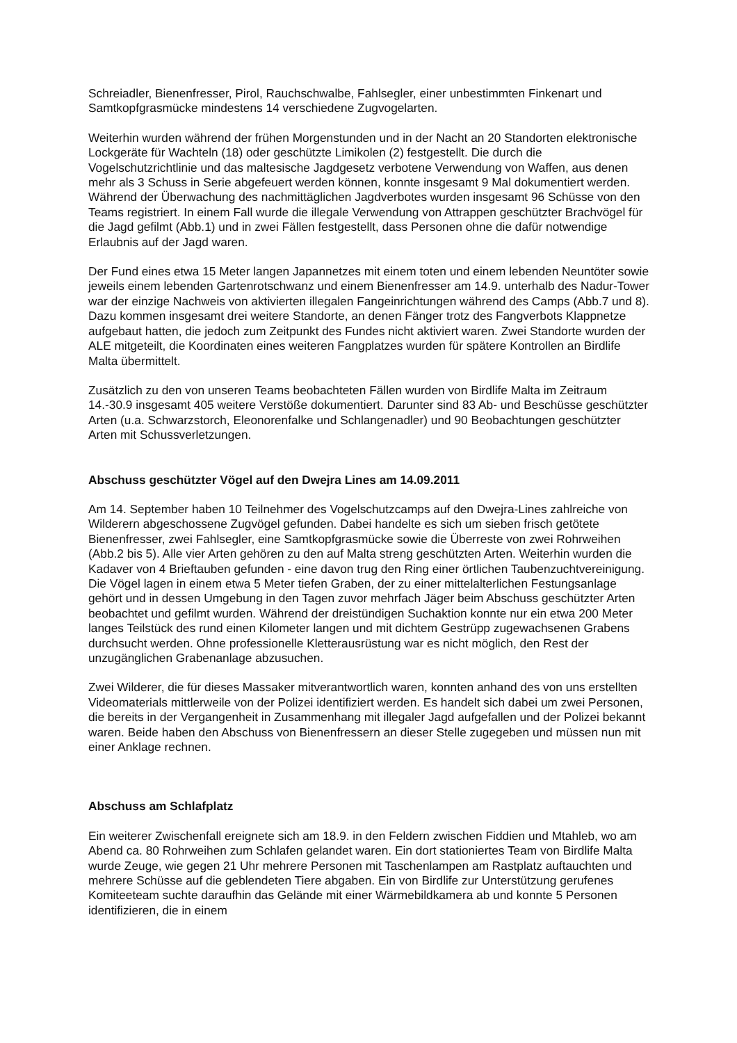Schreiadler, Bienenfresser, Pirol, Rauchschwalbe, Fahlsegler, einer unbestimmten Finkenart und Samtkopfgrasmücke mindestens 14 verschiedene Zugvogelarten.
Weiterhin wurden während der frühen Morgenstunden und in der Nacht an 20 Standorten elektronische Lockgeräte für Wachteln (18) oder geschützte Limikolen (2) festgestellt. Die durch die Vogelschutzrichtlinie und das maltesische Jagdgesetz verbotene Verwendung von Waffen, aus denen mehr als 3 Schuss in Serie abgefeuert werden können, konnte insgesamt 9 Mal dokumentiert werden. Während der Überwachung des nachmittäglichen Jagdverbotes wurden insgesamt 96 Schüsse von den Teams registriert. In einem Fall wurde die illegale Verwendung von Attrappen geschützter Brachvögel für die Jagd gefilmt (Abb.1) und in zwei Fällen festgestellt, dass Personen ohne die dafür notwendige Erlaubnis auf der Jagd waren.
Der Fund eines etwa 15 Meter langen Japannetzes mit einem toten und einem lebenden Neuntöter sowie jeweils einem lebenden Gartenrotschwanz und einem Bienenfresser am 14.9. unterhalb des Nadur-Tower war der einzige Nachweis von aktivierten illegalen Fangeinrichtungen während des Camps (Abb.7 und 8). Dazu kommen insgesamt drei weitere Standorte, an denen Fänger trotz des Fangverbots Klappnetze aufgebaut hatten, die jedoch zum Zeitpunkt des Fundes nicht aktiviert waren. Zwei Standorte wurden der ALE mitgeteilt, die Koordinaten eines weiteren Fangplatzes wurden für spätere Kontrollen an Birdlife Malta übermittelt.
Zusätzlich zu den von unseren Teams beobachteten Fällen wurden von Birdlife Malta im Zeitraum 14.-30.9 insgesamt 405 weitere Verstöße dokumentiert. Darunter sind 83 Ab- und Beschüsse geschützter Arten (u.a. Schwarzstorch, Eleonorenfalke und Schlangenadler) und 90 Beobachtungen geschützter Arten mit Schussverletzungen.
Abschuss geschützter Vögel auf den Dwejra Lines am 14.09.2011
Am 14. September haben 10 Teilnehmer des Vogelschutzcamps auf den Dwejra-Lines zahlreiche von Wilderern abgeschossene Zugvögel gefunden. Dabei handelte es sich um sieben frisch getötete Bienenfresser, zwei Fahlsegler, eine Samtkopfgrasmücke sowie die Überreste von zwei Rohrweihen (Abb.2 bis 5). Alle vier Arten gehören zu den auf Malta streng geschützten Arten. Weiterhin wurden die Kadaver von 4 Brieftauben gefunden - eine davon trug den Ring einer örtlichen Taubenzuchtvereinigung. Die Vögel lagen in einem etwa 5 Meter tiefen Graben, der zu einer mittelalterlichen Festungsanlage gehört und in dessen Umgebung in den Tagen zuvor mehrfach Jäger beim Abschuss geschützter Arten beobachtet und gefilmt wurden. Während der dreistündigen Suchaktion konnte nur ein etwa 200 Meter langes Teilstück des rund einen Kilometer langen und mit dichtem Gestrüpp zugewachsenen Grabens durchsucht werden. Ohne professionelle Kletterausrüstung war es nicht möglich, den Rest der unzugänglichen Grabenanlage abzusuchen.
Zwei Wilderer, die für dieses Massaker mitverantwortlich waren, konnten anhand des von uns erstellten Videomaterials mittlerweile von der Polizei identifiziert werden. Es handelt sich dabei um zwei Personen, die bereits in der Vergangenheit in Zusammenhang mit illegaler Jagd aufgefallen und der Polizei bekannt waren. Beide haben den Abschuss von Bienenfressern an dieser Stelle zugegeben und müssen nun mit einer Anklage rechnen.
Abschuss am Schlafplatz
Ein weiterer Zwischenfall ereignete sich am 18.9. in den Feldern zwischen Fiddien und Mtahleb, wo am Abend ca. 80 Rohrweihen zum Schlafen gelandet waren. Ein dort stationiertes Team von Birdlife Malta wurde Zeuge, wie gegen 21 Uhr mehrere Personen mit Taschenlampen am Rastplatz auftauchten und mehrere Schüsse auf die geblendeten Tiere abgaben. Ein von Birdlife zur Unterstützung gerufenes Komiteeteam suchte daraufhin das Gelände mit einer Wärmebildkamera ab und konnte 5 Personen identifizieren, die in einem